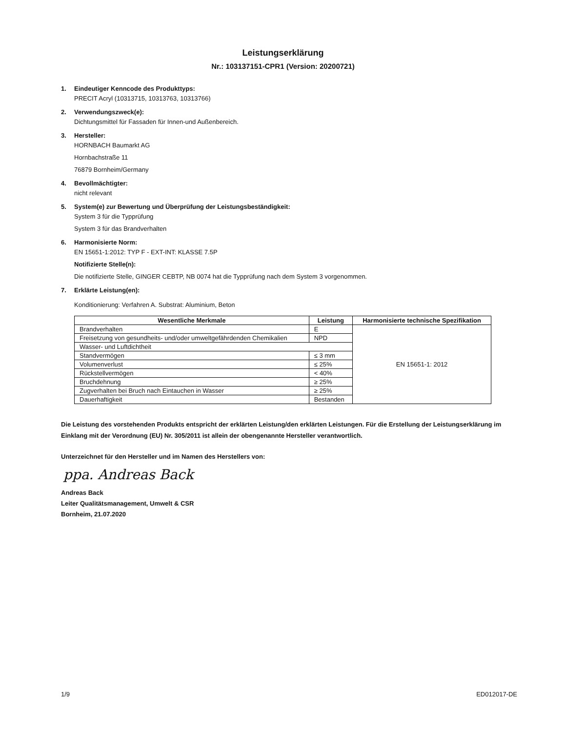Leistungserklärung
Nr.: 103137151-CPR1 (Version: 20200721)
1. Eindeutiger Kenncode des Produkttyps:
PRECIT Acryl (10313715, 10313763, 10313766)
2. Verwendungszweck(e):
Dichtungsmittel für Fassaden für Innen-und Außenbereich.
3. Hersteller:
HORNBACH Baumarkt AG
Hornbachstraße 11
76879 Bornheim/Germany
4. Bevollmächtigter:
nicht relevant
5. System(e) zur Bewertung und Überprüfung der Leistungsbeständigkeit:
System 3 für die Typprüfung
System 3 für das Brandverhalten
6. Harmonisierte Norm:
EN 15651-1:2012: TYP F - EXT-INT: KLASSE 7.5P
Notifizierte Stelle(n):
Die notifizierte Stelle, GINGER CEBTP, NB 0074 hat die Typprüfung nach dem System 3 vorgenommen.
7. Erklärte Leistung(en):
Konditionierung: Verfahren A. Substrat: Aluminium, Beton
| Wesentliche Merkmale | Leistung | Harmonisierte technische Spezifikation |
| --- | --- | --- |
| Brandverhalten | E | EN 15651-1: 2012 |
| Freisetzung von gesundheits- und/oder umweltgefährdenden Chemikalien | NPD | |
| Wasser- und Luftdichtheit | | |
| Standvermögen | ≤ 3 mm | |
| Volumenverlust | ≤ 25% | |
| Rückstellvermögen | < 40% | |
| Bruchdehnung | ≥ 25% | |
| Zugverhalten bei Bruch nach Eintauchen in Wasser | ≥ 25% | |
| Dauerhaftigkeit | Bestanden | |
Die Leistung des vorstehenden Produkts entspricht der erklärten Leistung/den erklärten Leistungen. Für die Erstellung der Leistungserklärung im Einklang mit der Verordnung (EU) Nr. 305/2011 ist allein der obengenannte Hersteller verantwortlich.
Unterzeichnet für den Hersteller und im Namen des Herstellers von:
ppa. Andreas Back
Andreas Back
Leiter Qualitätsmanagement, Umwelt & CSR
Bornheim, 21.07.2020
1/9 ED012017-DE